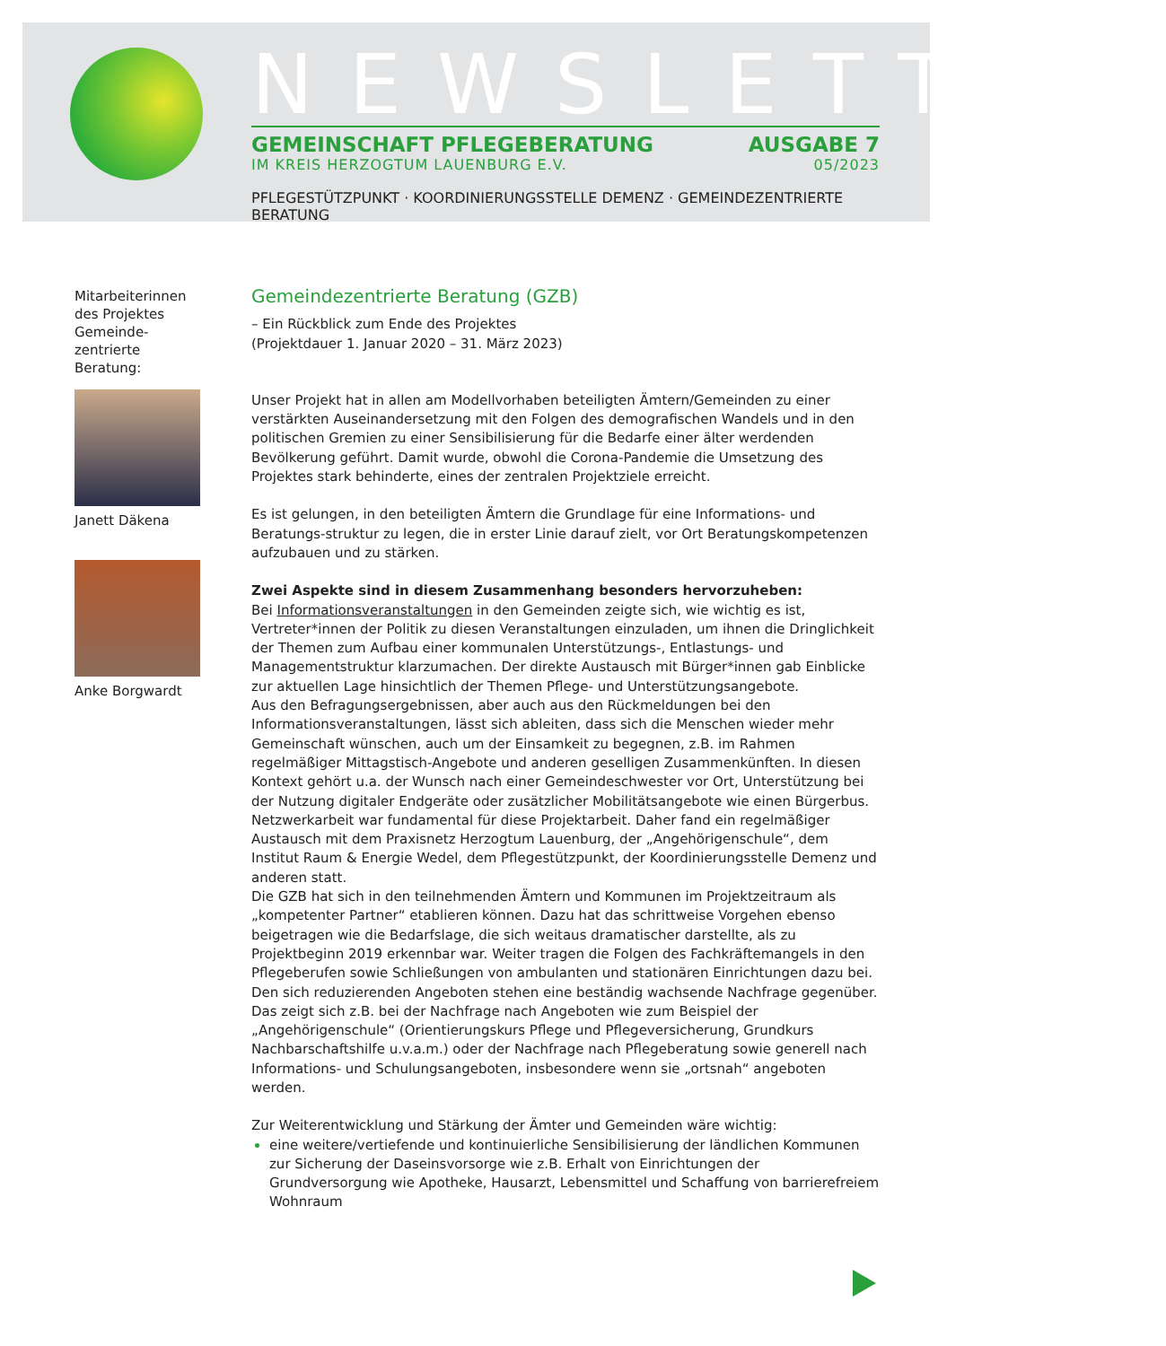NEWSLETTER
GEMEINSCHAFT PFLEGEBERATUNG AUSGABE 7
IM KREIS HERZOGTUM LAUENBURG E.V. 05/2023
PFLEGESTÜTZPUNKT · KOORDINIERUNGSSTELLE DEMENZ · GEMEINDEZENTRIERTE BERATUNG
Mitarbeiterinnen des Projektes Gemeinde-zentrierte Beratung:
Janett Däkena
Anke Borgwardt
Gemeindezentrierte Beratung (GZB)
– Ein Rückblick zum Ende des Projektes
(Projektdauer 1. Januar 2020 – 31. März 2023)
Unser Projekt hat in allen am Modellvorhaben beteiligten Ämtern/Gemeinden zu einer verstärkten Auseinandersetzung mit den Folgen des demografischen Wandels und in den politischen Gremien zu einer Sensibilisierung für die Bedarfe einer älter werdenden Bevölkerung geführt. Damit wurde, obwohl die Corona-Pandemie die Umsetzung des Projektes stark behinderte, eines der zentralen Projektziele erreicht.
Es ist gelungen, in den beteiligten Ämtern die Grundlage für eine Informations- und Beratungs-struktur zu legen, die in erster Linie darauf zielt, vor Ort Beratungskompetenzen aufzubauen und zu stärken.
Zwei Aspekte sind in diesem Zusammenhang besonders hervorzuheben:
Bei Informationsveranstaltungen in den Gemeinden zeigte sich, wie wichtig es ist, Vertreter*innen der Politik zu diesen Veranstaltungen einzuladen, um ihnen die Dringlichkeit der Themen zum Aufbau einer kommunalen Unterstützungs-, Entlastungs- und Managementstruktur klarzumachen. Der direkte Austausch mit Bürger*innen gab Einblicke zur aktuellen Lage hinsichtlich der Themen Pflege- und Unterstützungsangebote.
Aus den Befragungsergebnissen, aber auch aus den Rückmeldungen bei den Informationsveranstaltungen, lässt sich ableiten, dass sich die Menschen wieder mehr Gemeinschaft wünschen, auch um der Einsamkeit zu begegnen, z.B. im Rahmen regelmäßiger Mittagstisch-Angebote und anderen geselligen Zusammenkünften. In diesen Kontext gehört u.a. der Wunsch nach einer Gemeindeschwester vor Ort, Unterstützung bei der Nutzung digitaler Endgeräte oder zusätzlicher Mobilitätsangebote wie einen Bürgerbus.
Netzwerkarbeit war fundamental für diese Projektarbeit. Daher fand ein regelmäßiger Austausch mit dem Praxisnetz Herzogtum Lauenburg, der „Angehörigenschule“, dem Institut Raum & Energie Wedel, dem Pflegestützpunkt, der Koordinierungsstelle Demenz und anderen statt.
Die GZB hat sich in den teilnehmenden Ämtern und Kommunen im Projektzeitraum als „kompetenter Partner“ etablieren können. Dazu hat das schrittweise Vorgehen ebenso beigetragen wie die Bedarfslage, die sich weitaus dramatischer darstellte, als zu Projektbeginn 2019 erkennbar war. Weiter tragen die Folgen des Fachkräftemangels in den Pflegeberufen sowie Schließungen von ambulanten und stationären Einrichtungen dazu bei.
Den sich reduzierenden Angeboten stehen eine beständig wachsende Nachfrage gegenüber. Das zeigt sich z.B. bei der Nachfrage nach Angeboten wie zum Beispiel der „Angehörigenschule“ (Orientierungskurs Pflege und Pflegeversicherung, Grundkurs Nachbarschaftshilfe u.v.a.m.) oder der Nachfrage nach Pflegeberatung sowie generell nach Informations- und Schulungsangeboten, insbesondere wenn sie „ortsnah“ angeboten werden.
Zur Weiterentwicklung und Stärkung der Ämter und Gemeinden wäre wichtig:
eine weitere/vertiefende und kontinuierliche Sensibilisierung der ländlichen Kommunen zur Sicherung der Daseinsvorsorge wie z.B. Erhalt von Einrichtungen der Grundversorgung wie Apotheke, Hausarzt, Lebensmittel und Schaffung von barrierefreiem Wohnraum